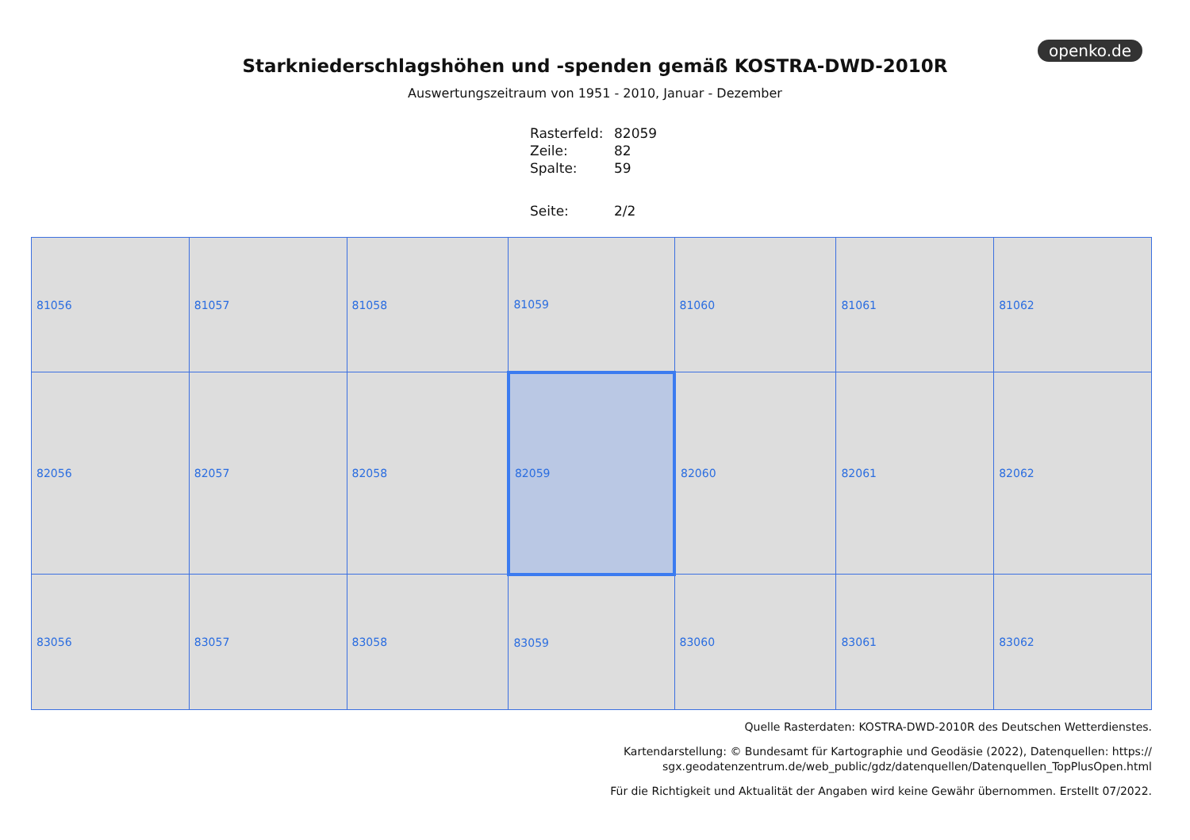openko.de
Starkniederschlagshöhen und -spenden gemäß KOSTRA-DWD-2010R
Auswertungszeitraum von 1951 - 2010, Januar - Dezember
| Rasterfeld: | 82059 |
| Zeile: | 82 |
| Spalte: | 59 |
| Seite: | 2/2 |
| 81056 | 81057 | 81058 | 81059 | 81060 | 81061 | 81062 |
| 82056 | 82057 | 82058 | 82059 | 82060 | 82061 | 82062 |
| 83056 | 83057 | 83058 | 83059 | 83060 | 83061 | 83062 |
Quelle Rasterdaten: KOSTRA-DWD-2010R des Deutschen Wetterdienstes.
Kartendarstellung: © Bundesamt für Kartographie und Geodäsie (2022), Datenquellen: https://
sgx.geodatenzentrum.de/web_public/gdz/datenquellen/Datenquellen_TopPlusOpen.html
Für die Richtigkeit und Aktualität der Angaben wird keine Gewähr übernommen. Erstellt 07/2022.